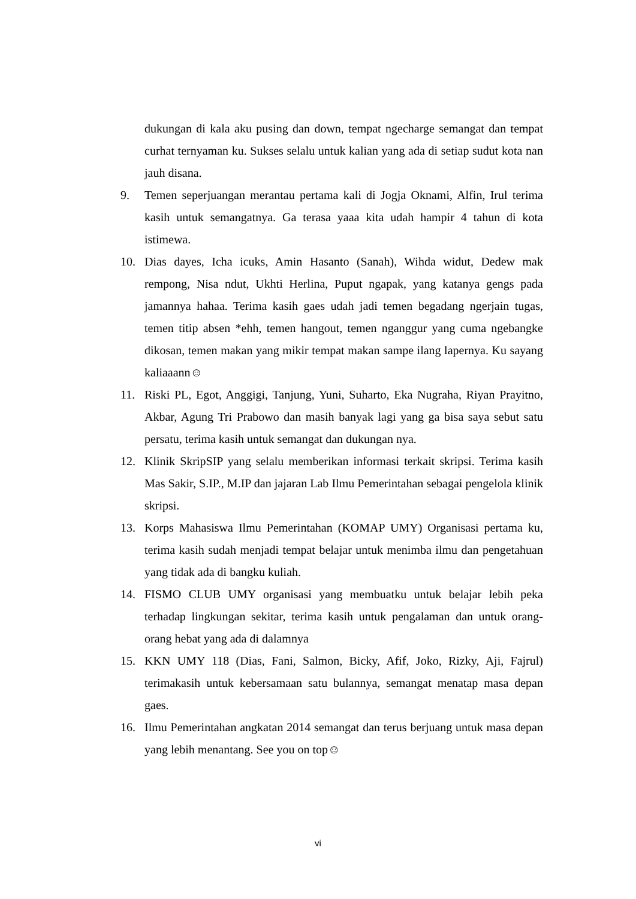dukungan di kala aku pusing dan down, tempat ngecharge semangat dan tempat curhat ternyaman ku. Sukses selalu untuk kalian yang ada di setiap sudut kota nan jauh disana.
9. Temen seperjuangan merantau pertama kali di Jogja Oknami, Alfin, Irul terima kasih untuk semangatnya. Ga terasa yaaa kita udah hampir 4 tahun di kota istimewa.
10. Dias dayes, Icha icuks, Amin Hasanto (Sanah), Wihda widut, Dedew mak rempong, Nisa ndut, Ukhti Herlina, Puput ngapak, yang katanya gengs pada jamannya hahaa. Terima kasih gaes udah jadi temen begadang ngerjain tugas, temen titip absen *ehh, temen hangout, temen nganggur yang cuma ngebangke dikosan, temen makan yang mikir tempat makan sampe ilang lapernya. Ku sayang kaliaaann☺
11. Riski PL, Egot, Anggigi, Tanjung, Yuni, Suharto, Eka Nugraha, Riyan Prayitno, Akbar, Agung Tri Prabowo dan masih banyak lagi yang ga bisa saya sebut satu persatu, terima kasih untuk semangat dan dukungan nya.
12. Klinik SkripSIP yang selalu memberikan informasi terkait skripsi. Terima kasih Mas Sakir, S.IP., M.IP dan jajaran Lab Ilmu Pemerintahan sebagai pengelola klinik skripsi.
13. Korps Mahasiswa Ilmu Pemerintahan (KOMAP UMY) Organisasi pertama ku, terima kasih sudah menjadi tempat belajar untuk menimba ilmu dan pengetahuan yang tidak ada di bangku kuliah.
14. FISMO CLUB UMY organisasi yang membuatku untuk belajar lebih peka terhadap lingkungan sekitar, terima kasih untuk pengalaman dan untuk orang-orang hebat yang ada di dalamnya
15. KKN UMY 118 (Dias, Fani, Salmon, Bicky, Afif, Joko, Rizky, Aji, Fajrul) terimakasih untuk kebersamaan satu bulannya, semangat menatap masa depan gaes.
16. Ilmu Pemerintahan angkatan 2014 semangat dan terus berjuang untuk masa depan yang lebih menantang. See you on top☺
vi